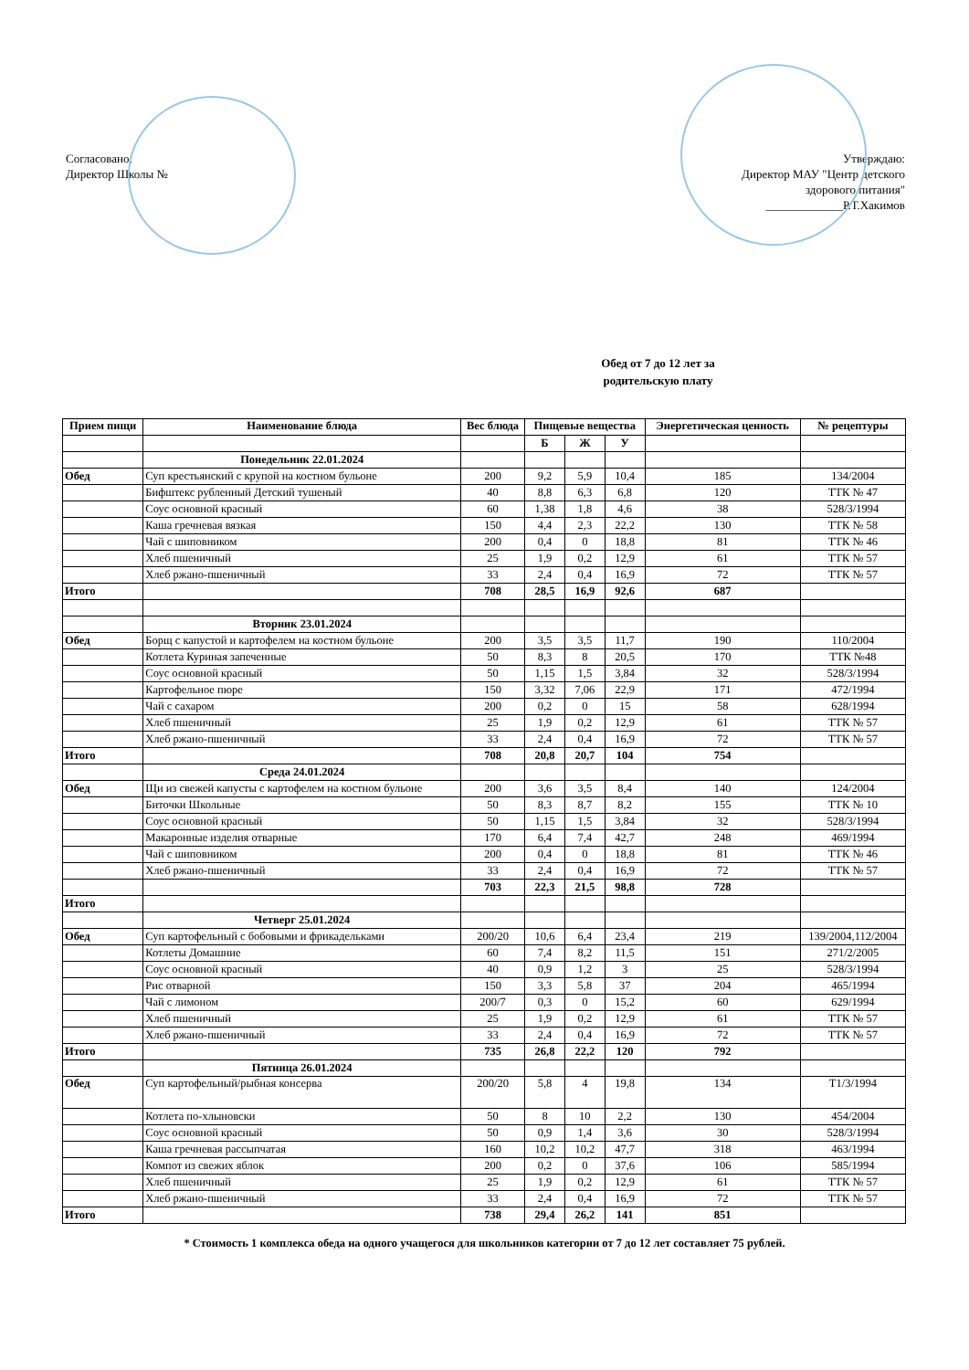Согласовано:
Директор Школы №
Утверждаю:
Директор МАУ "Центр детского
здорового питания"
_____________Р.Т.Хакимов
Обед от 7 до 12 лет за
родительскую плату
| Прием пищи | Наименование блюда | Вес блюда | Пищевые вещества | | | Энергетическая ценность | № рецептуры |
| --- | --- | --- | --- | --- | --- | --- | --- |
| | | | Б | Ж | У | | |
| | Понедельник 22.01.2024 | | | | | | |
| Обед | Суп крестьянский с крупой на костном бульоне | 200 | 9,2 | 5,9 | 10,4 | 185 | 134/2004 |
| | Бифштекс рубленный Детский тушеный | 40 | 8,8 | 6,3 | 6,8 | 120 | ТТК № 47 |
| | Соус основной красный | 60 | 1,38 | 1,8 | 4,6 | 38 | 528/3/1994 |
| | Каша гречневая вязкая | 150 | 4,4 | 2,3 | 22,2 | 130 | ТТК № 58 |
| | Чай с шиповником | 200 | 0,4 | 0 | 18,8 | 81 | ТТК № 46 |
| | Хлеб пшеничный | 25 | 1,9 | 0,2 | 12,9 | 61 | ТТК № 57 |
| | Хлеб ржано-пшеничный | 33 | 2,4 | 0,4 | 16,9 | 72 | ТТК № 57 |
| Итого | | 708 | 28,5 | 16,9 | 92,6 | 687 | |
| | Вторник 23.01.2024 | | | | | | |
| Обед | Борщ с капустой и картофелем на костном бульоне | 200 | 3,5 | 3,5 | 11,7 | 190 | 110/2004 |
| | Котлета Куриная запеченные | 50 | 8,3 | 8 | 20,5 | 170 | ТТК №48 |
| | Соус основной красный | 50 | 1,15 | 1,5 | 3,84 | 32 | 528/3/1994 |
| | Картофельное пюре | 150 | 3,32 | 7,06 | 22,9 | 171 | 472/1994 |
| | Чай с сахаром | 200 | 0,2 | 0 | 15 | 58 | 628/1994 |
| | Хлеб пшеничный | 25 | 1,9 | 0,2 | 12,9 | 61 | ТТК № 57 |
| | Хлеб ржано-пшеничный | 33 | 2,4 | 0,4 | 16,9 | 72 | ТТК № 57 |
| Итого | | 708 | 20,8 | 20,7 | 104 | 754 | |
| | Среда 24.01.2024 | | | | | | |
| Обед | Щи из свежей капусты с картофелем на костном бульоне | 200 | 3,6 | 3,5 | 8,4 | 140 | 124/2004 |
| | Биточки Школьные | 50 | 8,3 | 8,7 | 8,2 | 155 | ТТК № 10 |
| | Соус основной красный | 50 | 1,15 | 1,5 | 3,84 | 32 | 528/3/1994 |
| | Макаронные изделия отварные | 170 | 6,4 | 7,4 | 42,7 | 248 | 469/1994 |
| | Чай с шиповником | 200 | 0,4 | 0 | 18,8 | 81 | ТТК № 46 |
| | Хлеб ржано-пшеничный | 33 | 2,4 | 0,4 | 16,9 | 72 | ТТК № 57 |
| | | 703 | 22,3 | 21,5 | 98,8 | 728 | |
| Итого | | | | | | | |
| | Четверг 25.01.2024 | | | | | | |
| Обед | Суп картофельный с бобовыми и фрикадельками | 200/20 | 10,6 | 6,4 | 23,4 | 219 | 139/2004,112/2004 |
| | Котлеты Домашние | 60 | 7,4 | 8,2 | 11,5 | 151 | 271/2/2005 |
| | Соус основной красный | 40 | 0,9 | 1,2 | 3 | 25 | 528/3/1994 |
| | Рис отварной | 150 | 3,3 | 5,8 | 37 | 204 | 465/1994 |
| | Чай с лимоном | 200/7 | 0,3 | 0 | 15,2 | 60 | 629/1994 |
| | Хлеб пшеничный | 25 | 1,9 | 0,2 | 12,9 | 61 | ТТК № 57 |
| | Хлеб ржано-пшеничный | 33 | 2,4 | 0,4 | 16,9 | 72 | ТТК № 57 |
| Итого | | 735 | 26,8 | 22,2 | 120 | 792 | |
| | Пятница 26.01.2024 | | | | | | |
| Обед | Суп картофельный/рыбная консерва | 200/20 | 5,8 | 4 | 19,8 | 134 | Т1/3/1994 |
| | Котлета по-хлыновски | 50 | 8 | 10 | 2,2 | 130 | 454/2004 |
| | Соус основной красный | 50 | 0,9 | 1,4 | 3,6 | 30 | 528/3/1994 |
| | Каша гречневая рассыпчатая | 160 | 10,2 | 10,2 | 47,7 | 318 | 463/1994 |
| | Компот из свежих яблок | 200 | 0,2 | 0 | 37,6 | 106 | 585/1994 |
| | Хлеб пшеничный | 25 | 1,9 | 0,2 | 12,9 | 61 | ТТК № 57 |
| | Хлеб ржано-пшеничный | 33 | 2,4 | 0,4 | 16,9 | 72 | ТТК № 57 |
| Итого | | 738 | 29,4 | 26,2 | 141 | 851 | |
* Стоимость 1 комплекса обеда на одного учащегося для школьников категории от 7 до 12 лет составляет 75 рублей.